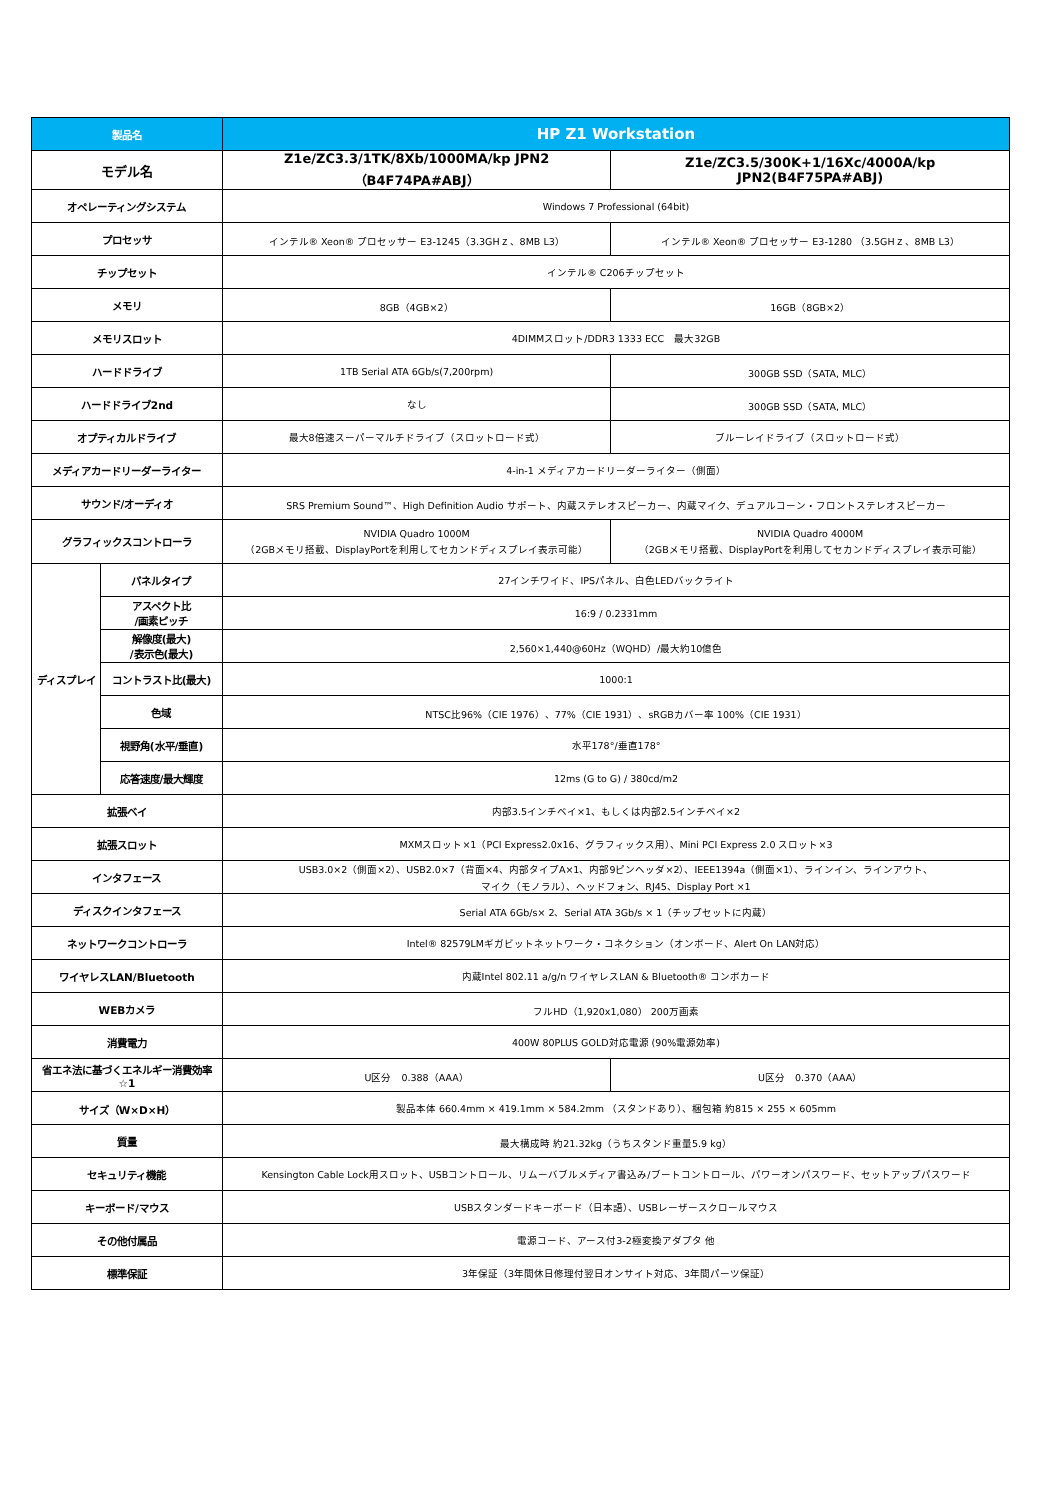| 製品名 | | HP Z1 Workstation | |
| --- | --- | --- | --- |
| モデル名 | | Z1e/ZC3.3/1TK/8Xb/1000MA/kp JPN2（B4F74PA#ABJ） | Z1e/ZC3.5/300K+1/16Xc/4000A/kp JPN2(B4F75PA#ABJ) |
| オペレーティングシステム | | Windows 7 Professional (64bit) | |
| プロセッサ | | インテル® Xeon® プロセッサー E3-1245（3.3GHｚ、8MB L3） | インテル® Xeon® プロセッサー E3-1280 （3.5GHｚ、8MB L3） |
| チップセット | | インテル® C206チップセット | |
| メモリ | | 8GB（4GB×2） | 16GB（8GB×2） |
| メモリスロット | | 4DIMMスロット/DDR3 1333 ECC 最大32GB | |
| ハードドライブ | | 1TB Serial ATA 6Gb/s(7,200rpm) | 300GB SSD（SATA, MLC） |
| ハードドライブ2nd | | なし | 300GB SSD（SATA, MLC） |
| オプティカルドライブ | | 最大8倍速スーパーマルチドライブ（スロットロード式） | ブルーレイドライブ（スロットロード式） |
| メディアカードリーダーライター | | 4-in-1 メディアカードリーダーライター（側面） | |
| サウンド/オーディオ | | SRS Premium Sound™、High Definition Audio サポート、内蔵ステレオスピーカー、内蔵マイク、デュアルコーン・フロントステレオスピーカー | |
| グラフィックスコントローラ | | NVIDIA Quadro 1000M （2GBメモリ搭載、DisplayPortを利用してセカンドディスプレイ表示可能） | NVIDIA Quadro 4000M （2GBメモリ搭載、DisplayPortを利用してセカンドディスプレイ表示可能） |
| ディスプレイ | パネルタイプ | 27インチワイド、IPSパネル、白色LEDバックライト | |
| | アスペクト比 /画素ピッチ | 16:9 / 0.2331mm | |
| | 解像度(最大) /表示色(最大) | 2,560×1,440@60Hz（WQHD）/最大約10億色 | |
| | コントラスト比(最大) | 1000:1 | |
| | 色域 | NTSC比96%（CIE 1976）、77%（CIE 1931）、sRGBカバー率 100%（CIE 1931） | |
| | 視野角(水平/垂直) | 水平178°/垂直178° | |
| | 応答速度/最大輝度 | 12ms (G to G) / 380cd/m2 | |
| 拡張ベイ | | 内部3.5インチベイ×1、もしくは内部2.5インチベイ×2 | |
| 拡張スロット | | MXMスロット×1（PCI Express2.0x16、グラフィックス用）、Mini PCI Express 2.0 スロット×3 | |
| インタフェース | | USB3.0×2（側面×2）、USB2.0×7（背面×4、内部タイプA×1、内部9ピンヘッダ×2）、IEEE1394a（側面×1）、ラインイン、ラインアウト、 マイク（モノラル）、ヘッドフォン、RJ45、Display Port ×1 | |
| ディスクインタフェース | | Serial ATA 6Gb/s× 2、Serial ATA 3Gb/s × 1（チップセットに内蔵） | |
| ネットワークコントローラ | | Intel® 82579LMギガビットネットワーク・コネクション（オンボード、Alert On LAN対応） | |
| ワイヤレスLAN/Bluetooth | | 内蔵Intel 802.11 a/g/n ワイヤレスLAN & Bluetooth® コンボカード | |
| WEBカメラ | | フルHD（1,920x1,080） 200万画素 | |
| 消費電力 | | 400W 80PLUS GOLD対応電源 (90%電源効率) | |
| 省エネ法に基づくエネルギー消費効率 ☆1 | | U区分 0.388（AAA） | U区分 0.370（AAA） |
| サイズ（W×D×H） | | 製品本体 660.4mm × 419.1mm × 584.2mm （スタンドあり）、梱包箱 約815 × 255 × 605mm | |
| 質量 | | 最大構成時 約21.32kg（うちスタンド重量5.9 kg） | |
| セキュリティ機能 | | Kensington Cable Lock用スロット、USBコントロール、リムーバブルメディア書込み/ブートコントロール、パワーオンパスワード、セットアップパスワード | |
| キーボード/マウス | | USBスタンダードキーボード（日本語）、USBレーザースクロールマウス | |
| その他付属品 | | 電源コード、アース付3-2極変換アダプタ 他 | |
| 標準保証 | | 3年保証（3年間休日修理付翌日オンサイト対応、3年間パーツ保証） | |